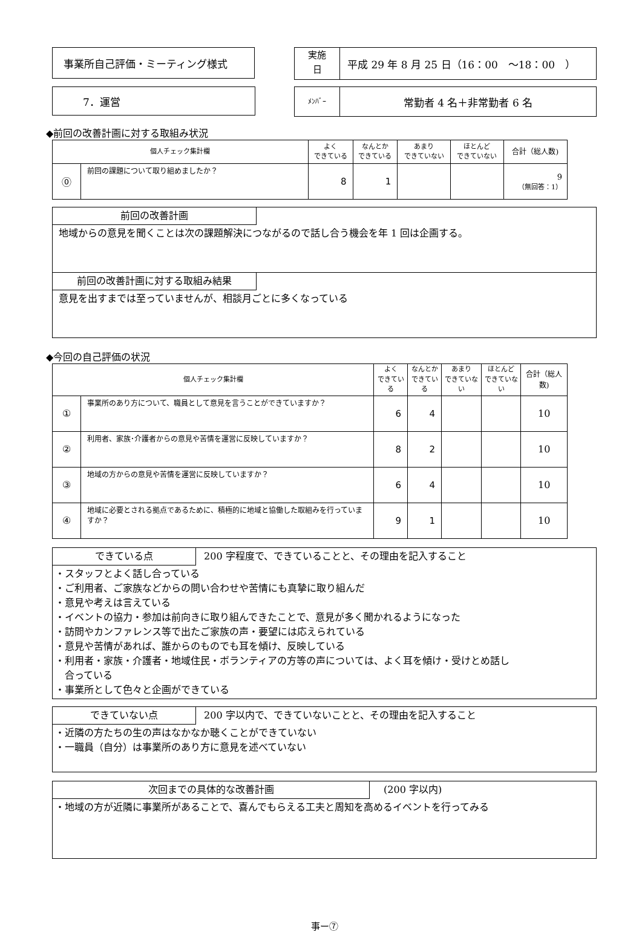事業所自己評価・ミーティング様式
実施
日
平成 29 年 8 月 25 日（16：00　～18：00　）
7．運営
ﾒﾝﾊﾞｰ
常勤者 4 名＋非常勤者 6 名
◆前回の改善計画に対する取組み状況
| 個人チェック集計欄 | | よく できている | なんとか できている | あまり できていない | ほとんど できていない | 合計（総人数) |
| --- | --- | --- | --- | --- | --- | --- |
| ⓪ | 前回の課題について取り組めましたか？ | 8 | 1 | | | 9 （無回答：1） |
前回の改善計画
地域からの意見を聞くことは次の課題解決につながるので話し合う機会を年 1 回は企画する。
前回の改善計画に対する取組み結果
意見を出すまでは至っていませんが、相談月ごとに多くなっている
◆今回の自己評価の状況
| 個人チェック集計欄 | | よく できている | なんとか できている | あまり できていない | ほとんど できていない | 合計（総人数) |
| --- | --- | --- | --- | --- | --- | --- |
| ① | 事業所のあり方について、職員として意見を言うことができていますか？ | 6 | 4 | | | 10 |
| ② | 利用者、家族･介護者からの意見や苦情を運営に反映していますか？ | 8 | 2 | | | 10 |
| ③ | 地域の方からの意見や苦情を運営に反映していますか？ | 6 | 4 | | | 10 |
| ④ | 地域に必要とされる拠点であるために、積極的に地域と協働した取組みを行っていますか？ | 9 | 1 | | | 10 |
できている点 200 字程度で、できていることと、その理由を記入すること
・スタッフとよく話し合っている
・ご利用者、ご家族などからの問い合わせや苦情にも真摯に取り組んだ
・意見や考えは言えている
・イベントの協力・参加は前向きに取り組んできたことで、意見が多く聞かれるようになった
・訪問やカンファレンス等で出たご家族の声・要望には応えられている
・意見や苦情があれば、誰からのものでも耳を傾け、反映している
・利用者・家族・介護者・地域住民・ボランティアの方等の声については、よく耳を傾け・受けとめ話し
　合っている
・事業所として色々と企画ができている
できていない点 200 字以内で、できていないことと、その理由を記入すること
・近隣の方たちの生の声はなかなか聴くことができていない
・一職員（自分）は事業所のあり方に意見を述べていない
次回までの具体的な改善計画 (200 字以内)
・地域の方が近隣に事業所があることで、喜んでもらえる工夫と周知を高めるイベントを行ってみる
事ー⑦